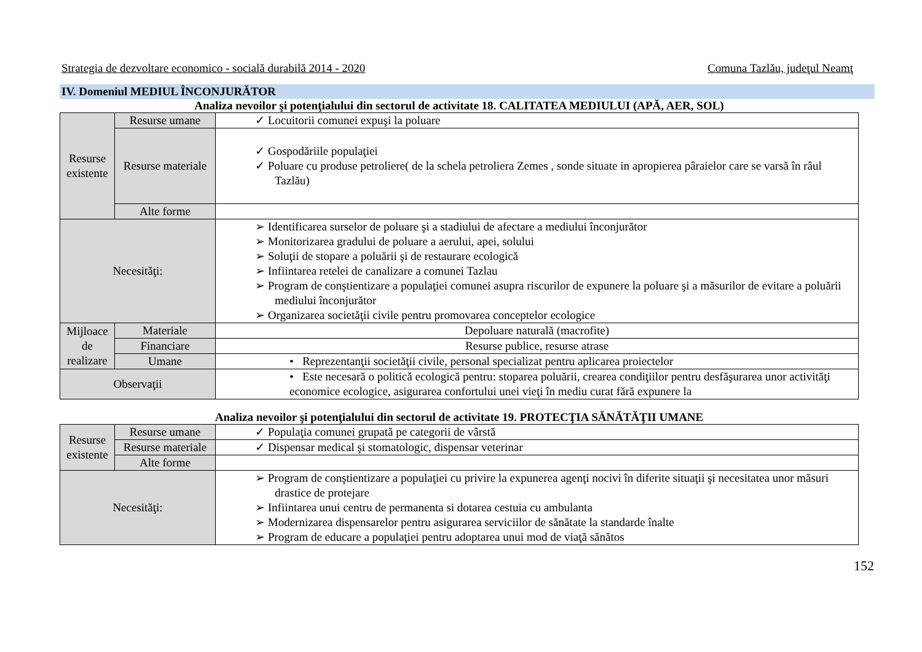Strategia de dezvoltare economico - socială durabilă 2014 - 2020 Comuna Tazlău, judeţul Neamţ
IV. Domeniul MEDIUL ÎNCONJURĂTOR
Analiza nevoilor şi potenţialului din sectorul de activitate 18. CALITATEA MEDIULUI (APĂ, AER, SOL)
| Resurse existente | Resurse umane | ✓ Locuitorii comunei expuşi la poluare |
| | Resurse materiale | ✓ Gospodăriile populaţiei ✓ Poluare cu produse petroliere( de la schela petroliera Zemes , sonde situate in apropierea pâraielor care se varsă în râul Tazlău) |
| | Alte forme | |
| Necesităţi: | | ➢ Identificarea surselor de poluare şi a stadiului de afectare a mediului înconjurător ➢ Monitorizarea gradului de poluare a aerului, apei, solului ➢ Soluţii de stopare a poluării şi de restaurare ecologică ➢ Infiintarea retelei de canalizare a comunei Tazlau ➢ Program de conştientizare a populaţiei comunei asupra riscurilor de expunere la poluare şi a măsurilor de evitare a poluării mediului înconjurător ➢ Organizarea societăţii civile pentru promovarea conceptelor ecologice |
| Mijloace de realizare | Materiale | Depoluare naturală (macrofite) |
| | Financiare | Resurse publice, resurse atrase |
| | Umane | • Reprezentanţii societăţii civile, personal specializat pentru aplicarea proiectelor |
| Observaţii | | • Este necesară o politică ecologică pentru: stoparea poluării, crearea condiţiilor pentru desfăşurarea unor activităţi economice ecologice, asigurarea confortului unei vieţi în mediu curat fără expunere la |
Analiza nevoilor şi potenţialului din sectorul de activitate 19. PROTECŢIA SĂNĂTĂŢII UMANE
| Resurse existente | Resurse umane | ✓ Populaţia comunei grupată pe categorii de vârstă |
| | Resurse materiale | ✓ Dispensar medical şi stomatologic, dispensar veterinar |
| | Alte forme | |
| Necesităţi: | | ➢ Program de conştientizare a populaţiei cu privire la expunerea agenţi nocivi în diferite situaţii şi necesitatea unor măsuri drastice de protejare ➢ Infiintarea unui centru de permanenta si dotarea cestuia cu ambulanta ➢ Modernizarea dispensarelor pentru asigurarea serviciilor de sănătate la standarde înalte ➢ Program de educare a populaţiei pentru adoptarea unui mod de viaţă sănătos |
152